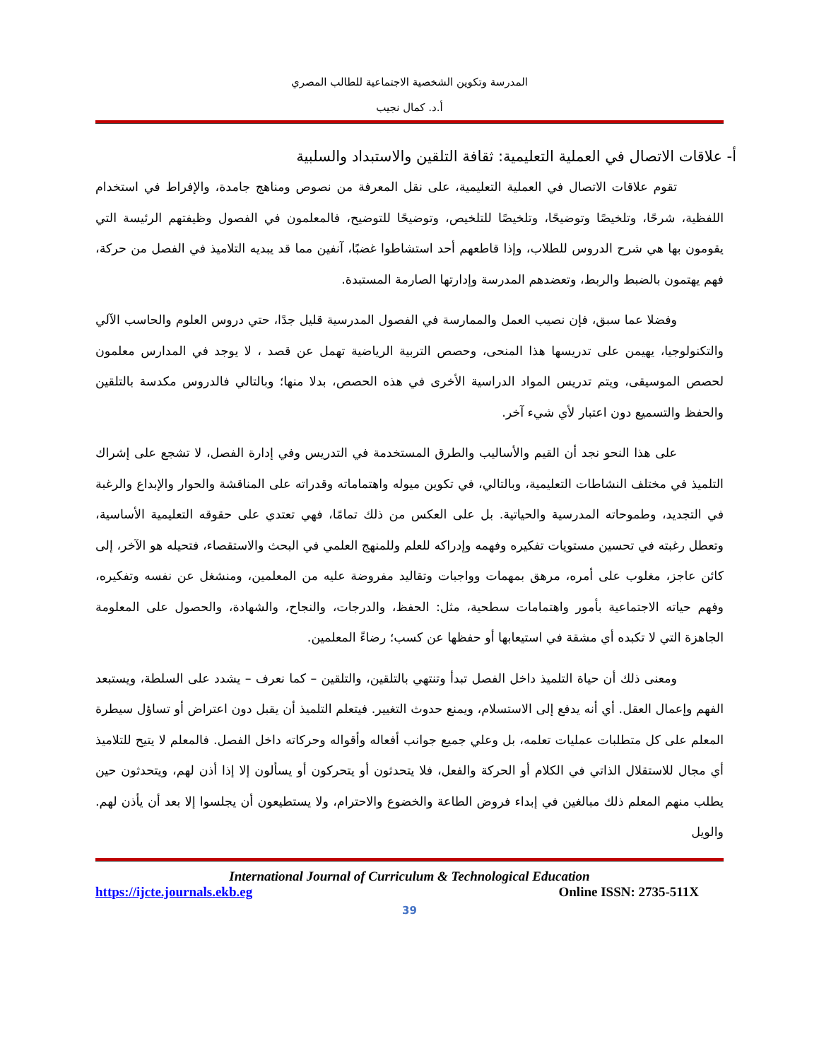المدرسة وتكوين الشخصية الاجتماعية للطالب المصري
أ.د. كمال نجيب
أ- علاقات الاتصال في العملية التعليمية: ثقافة التلقين والاستبداد والسلبية
تقوم علاقات الاتصال في العملية التعليمية، على نقل المعرفة من نصوص ومناهج جامدة، والإفراط في استخدام اللفظية، شرحًا، وتلخيصًا وتوضيحًا، وتلخيصًا للتلخيص، وتوضيحًا للتوضيح، فالمعلمون في الفصول وظيفتهم الرئيسة التي يقومون بها هي شرح الدروس للطلاب، وإذا قاطعهم أحد استشاطوا غضبًا، آنفين مما قد يبديه التلاميذ في الفصل من حركة، فهم يهتمون بالضبط والربط، وتعضدهم المدرسة وإدارتها الصارمة المستبدة.
وفضلا عما سبق، فإن نصيب العمل والممارسة في الفصول المدرسية قليل جدًا، حتي دروس العلوم والحاسب الآلي والتكنولوجيا، يهيمن على تدريسها هذا المنحى، وحصص التربية الرياضية تهمل عن قصد ، لا يوجد في المدارس معلمون لحصص الموسيقى، ويتم تدريس المواد الدراسية الأخرى في هذه الحصص، بدلا منها؛ وبالتالي فالدروس مكدسة بالتلقين والحفظ والتسميع دون اعتبار لأي شيء آخر.
على هذا النحو نجد أن القيم والأساليب والطرق المستخدمة في التدريس وفي إدارة الفصل، لا تشجع على إشراك التلميذ في مختلف النشاطات التعليمية، وبالتالي، في تكوين ميوله واهتماماته وقدراته على المناقشة والحوار والإبداع والرغبة في التجديد، وطموحاته المدرسية والحياتية. بل على العكس من ذلك تمامًا، فهي تعتدي على حقوقه التعليمية الأساسية، وتعطل رغبته في تحسين مستويات تفكيره وفهمه وإدراكه للعلم وللمنهج العلمي في البحث والاستقصاء، فتحيله هو الآخر، إلى كائن عاجز، مغلوب على أمره، مرهق بمهمات وواجبات وتقاليد مفروضة عليه من المعلمين، ومنشغل عن نفسه وتفكيره، وفهم حياته الاجتماعية بأمور واهتمامات سطحية، مثل: الحفظ، والدرجات، والنجاح، والشهادة، والحصول على المعلومة الجاهزة التي لا تكبده أي مشقة في استيعابها أو حفظها عن كسب؛ رضاءً المعلمين.
ومعنى ذلك أن حياة التلميذ داخل الفصل تبدأ وتنتهي بالتلقين، والتلقين – كما نعرف – يشدد على السلطة، ويستبعد الفهم وإعمال العقل. أي أنه يدفع إلى الاستسلام، ويمنع حدوث التغيير. فيتعلم التلميذ أن يقبل دون اعتراض أو تساؤل سيطرة المعلم على كل متطلبات عمليات تعلمه، بل وعلي جميع جوانب أفعاله وأقواله وحركاته داخل الفصل. فالمعلم لا يتيح للتلاميذ أي مجال للاستقلال الذاتي في الكلام أو الحركة والفعل، فلا يتحدثون أو يتحركون أو يسألون إلا إذا أذن لهم، ويتحدثون حين يطلب منهم المعلم ذلك مبالغين في إبداء فروض الطاعة والخضوع والاحترام، ولا يستطيعون أن يجلسوا إلا بعد أن يأذن لهم. والويل
International Journal of Curriculum & Technological Education
https://ijcte.journals.ekb.eg Online ISSN: 2735-511X
39